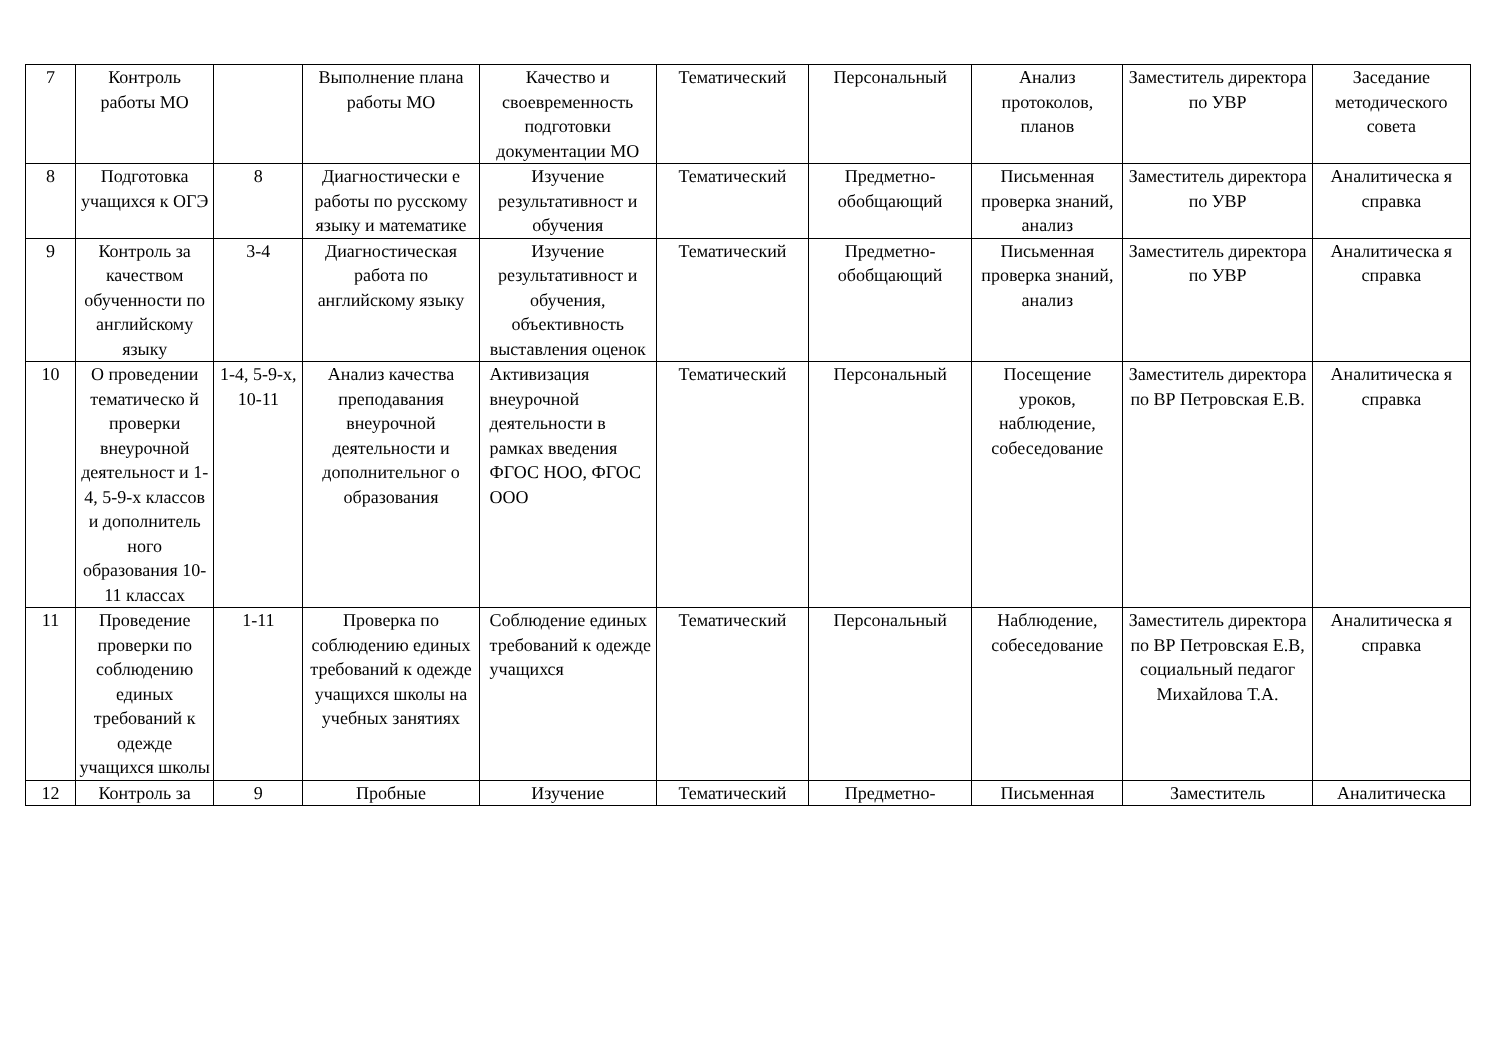| 7 | Контроль работы МО | | Выполнение плана работы МО | Качество и своевременность подготовки документации МО | Тематический | Персональный | Анализ протоколов, планов | Заместитель директора по УВР | Заседание методического совета |
| 8 | Подготовка учащихся к ОГЭ | 8 | Диагностически е работы по русскому языку и математике | Изучение результативност и обучения | Тематический | Предметно-обобщающий | Письменная проверка знаний, анализ | Заместитель директора по УВР | Аналитическа я справка |
| 9 | Контроль за качеством обученности по английскому языку | 3-4 | Диагностическая работа по английскому языку | Изучение результативност и обучения, объективность выставления оценок | Тематический | Предметно-обобщающий | Письменная проверка знаний, анализ | Заместитель директора по УВР | Аналитическа я справка |
| 10 | О проведении тематическо й проверки внеурочной деятельност и 1-4, 5-9-х классов и дополнитель ного образования 10-11 классах | 1-4, 5-9-х, 10-11 | Анализ качества преподавания внеурочной деятельности и дополнительног о образования | Активизация внеурочной деятельности в рамках введения ФГОС НОО, ФГОС ООО | Тематический | Персональный | Посещение уроков, наблюдение, собеседование | Заместитель директора по ВР Петровская Е.В. | Аналитическа я справка |
| 11 | Проведение проверки по соблюдению единых требований к одежде учащихся школы | 1-11 | Проверка по соблюдению единых требований к одежде учащихся школы на учебных занятиях | Соблюдение единых требований к одежде учащихся | Тематический | Персональный | Наблюдение, собеседование | Заместитель директора по ВР Петровская Е.В, социальный педагог Михайлова Т.А. | Аналитическа я справка |
| 12 | Контроль за | 9 | Пробные | Изучение | Тематический | Предметно- | Письменная | Заместитель | Аналитическа |